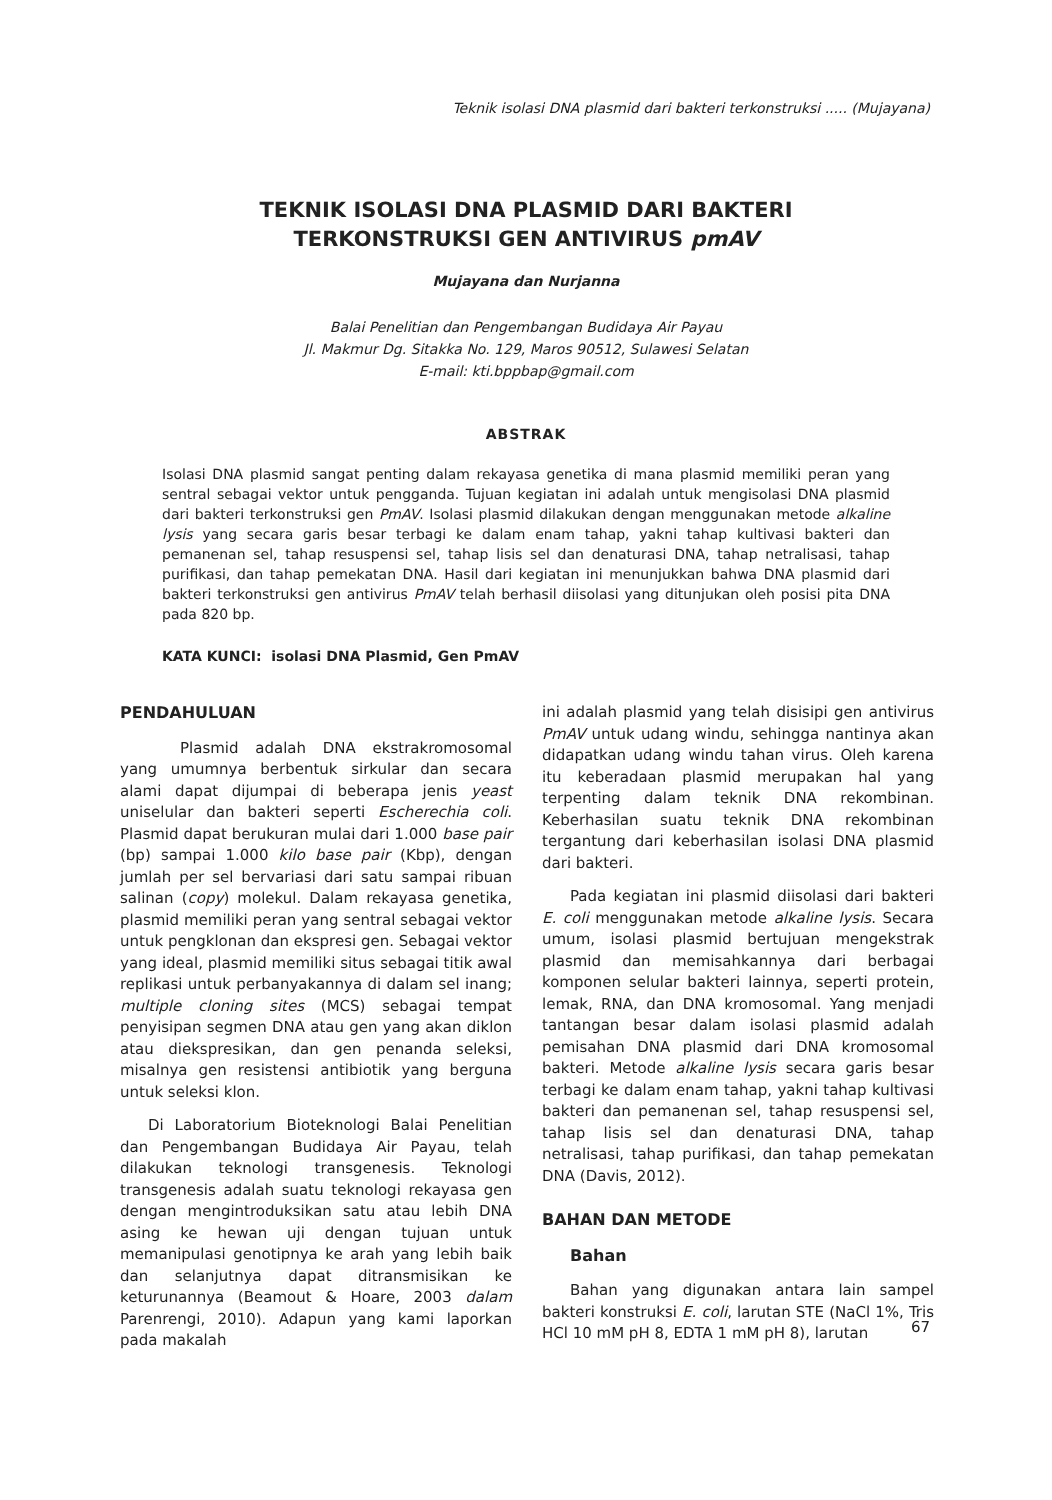Teknik isolasi DNA plasmid dari bakteri terkonstruksi ..... (Mujayana)
TEKNIK ISOLASI DNA PLASMID DARI BAKTERI
TERKONSTRUKSI GEN ANTIVIRUS pmAV
Mujayana dan Nurjanna
Balai Penelitian dan Pengembangan Budidaya Air Payau
Jl. Makmur Dg. Sitakka No. 129, Maros 90512, Sulawesi Selatan
E-mail: kti.bppbap@gmail.com
ABSTRAK
Isolasi DNA plasmid sangat penting dalam rekayasa genetika di mana plasmid memiliki peran yang sentral sebagai vektor untuk pengganda. Tujuan kegiatan ini adalah untuk mengisolasi DNA plasmid dari bakteri terkonstruksi gen PmAV. Isolasi plasmid dilakukan dengan menggunakan metode alkaline lysis yang secara garis besar terbagi ke dalam enam tahap, yakni tahap kultivasi bakteri dan pemanenan sel, tahap resuspensi sel, tahap lisis sel dan denaturasi DNA, tahap netralisasi, tahap purifikasi, dan tahap pemekatan DNA. Hasil dari kegiatan ini menunjukkan bahwa DNA plasmid dari bakteri terkonstruksi gen antivirus PmAV telah berhasil diisolasi yang ditunjukan oleh posisi pita DNA pada 820 bp.
KATA KUNCI: isolasi DNA Plasmid, Gen PmAV
PENDAHULUAN
Plasmid adalah DNA ekstrakromosomal yang umumnya berbentuk sirkular dan secara alami dapat dijumpai di beberapa jenis yeast uniselular dan bakteri seperti Escherechia coli. Plasmid dapat berukuran mulai dari 1.000 base pair (bp) sampai 1.000 kilo base pair (Kbp), dengan jumlah per sel bervariasi dari satu sampai ribuan salinan (copy) molekul. Dalam rekayasa genetika, plasmid memiliki peran yang sentral sebagai vektor untuk pengklonan dan ekspresi gen. Sebagai vektor yang ideal, plasmid memiliki situs sebagai titik awal replikasi untuk perbanyakannya di dalam sel inang; multiple cloning sites (MCS) sebagai tempat penyisipan segmen DNA atau gen yang akan diklon atau diekspresikan, dan gen penanda seleksi, misalnya gen resistensi antibiotik yang berguna untuk seleksi klon.
Di Laboratorium Bioteknologi Balai Penelitian dan Pengembangan Budidaya Air Payau, telah dilakukan teknologi transgenesis. Teknologi transgenesis adalah suatu teknologi rekayasa gen dengan mengintroduksikan satu atau lebih DNA asing ke hewan uji dengan tujuan untuk memanipulasi genotipnya ke arah yang lebih baik dan selanjutnya dapat ditransmisikan ke keturunannya (Beamout & Hoare, 2003 dalam Parenrengi, 2010). Adapun yang kami laporkan pada makalah
ini adalah plasmid yang telah disisipi gen antivirus PmAV untuk udang windu, sehingga nantinya akan didapatkan udang windu tahan virus. Oleh karena itu keberadaan plasmid merupakan hal yang terpenting dalam teknik DNA rekombinan. Keberhasilan suatu teknik DNA rekombinan tergantung dari keberhasilan isolasi DNA plasmid dari bakteri.
Pada kegiatan ini plasmid diisolasi dari bakteri E. coli menggunakan metode alkaline lysis. Secara umum, isolasi plasmid bertujuan mengekstrak plasmid dan memisahkannya dari berbagai komponen selular bakteri lainnya, seperti protein, lemak, RNA, dan DNA kromosomal. Yang menjadi tantangan besar dalam isolasi plasmid adalah pemisahan DNA plasmid dari DNA kromosomal bakteri. Metode alkaline lysis secara garis besar terbagi ke dalam enam tahap, yakni tahap kultivasi bakteri dan pemanenan sel, tahap resuspensi sel, tahap lisis sel dan denaturasi DNA, tahap netralisasi, tahap purifikasi, dan tahap pemekatan DNA (Davis, 2012).
BAHAN DAN METODE
Bahan
Bahan yang digunakan antara lain sampel bakteri konstruksi E. coli, larutan STE (NaCl 1%, Tris HCl 10 mM pH 8, EDTA 1 mM pH 8), larutan
67